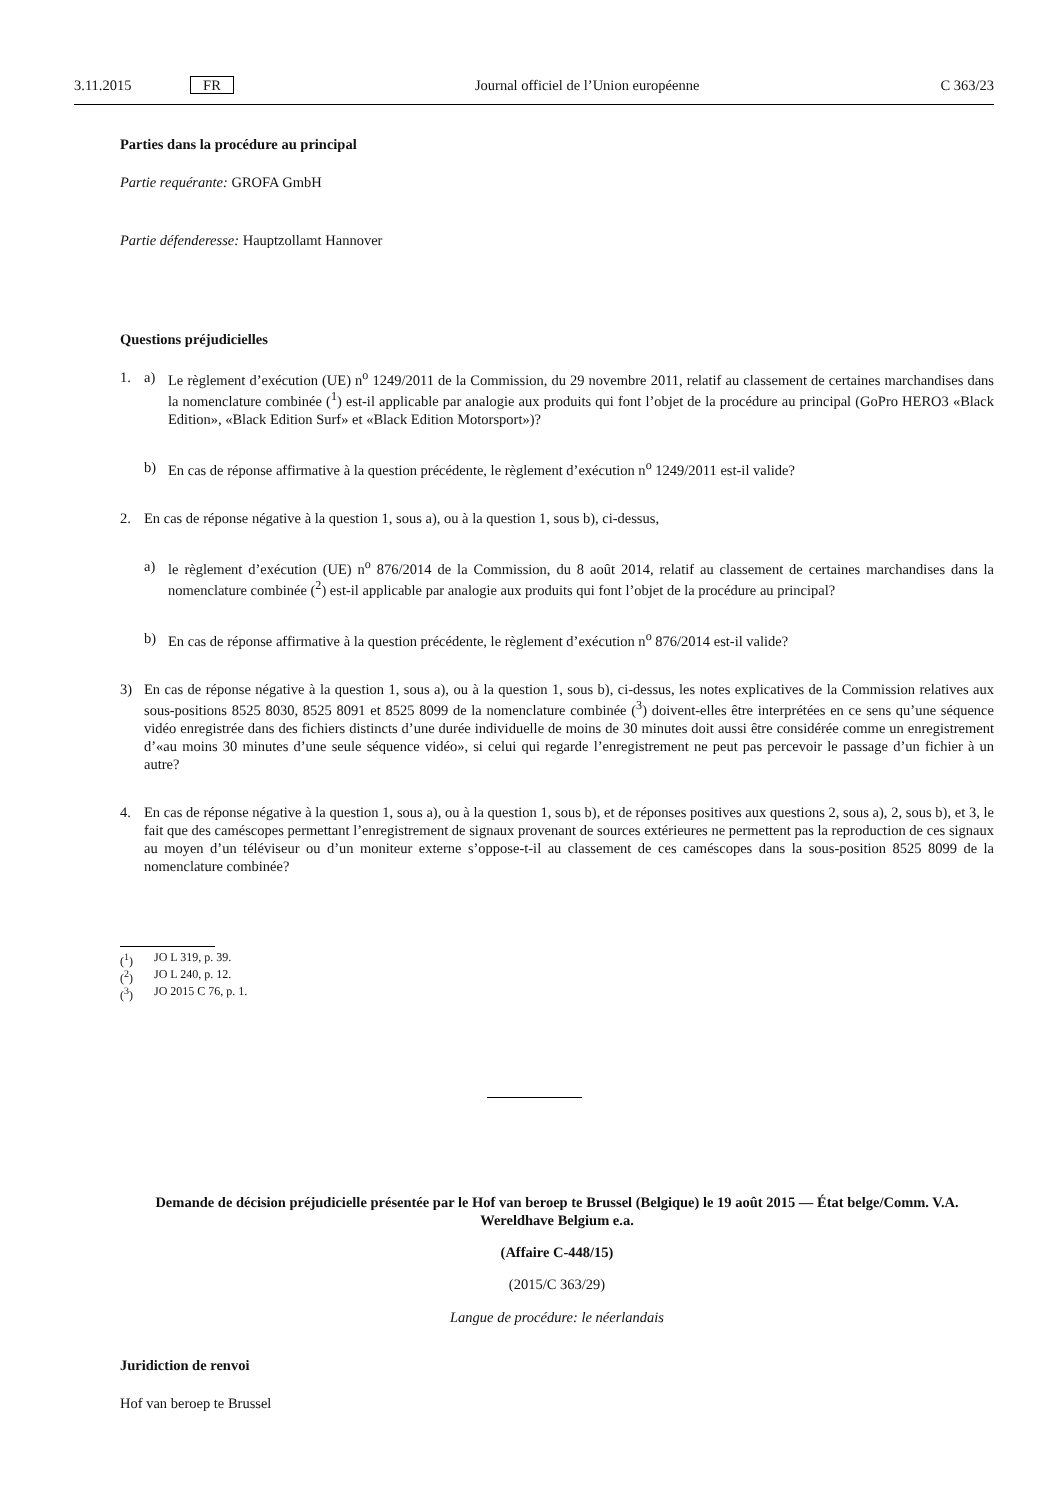3.11.2015 FR Journal officiel de l’Union européenne C 363/23
Parties dans la procédure au principal
Partie requérante: GROFA GmbH
Partie défenderesse: Hauptzollamt Hannover
Questions préjudicielles
1. a) Le règlement d’exécution (UE) n<sup>o</sup> 1249/2011 de la Commission, du 29 novembre 2011, relatif au classement de certaines marchandises dans la nomenclature combinée (<sup>1</sup>) est-il applicable par analogie aux produits qui font l’objet de la procédure au principal (GoPro HERO3 «Black Edition», «Black Edition Surf» et «Black Edition Motorsport»)?
b) En cas de réponse affirmative à la question précédente, le règlement d’exécution n<sup>o</sup> 1249/2011 est-il valide?
2. En cas de réponse négative à la question 1, sous a), ou à la question 1, sous b), ci-dessus,
a) le règlement d’exécution (UE) n<sup>o</sup> 876/2014 de la Commission, du 8 août 2014, relatif au classement de certaines marchandises dans la nomenclature combinée (<sup>2</sup>) est-il applicable par analogie aux produits qui font l’objet de la procédure au principal?
b) En cas de réponse affirmative à la question précédente, le règlement d’exécution n<sup>o</sup> 876/2014 est-il valide?
3) En cas de réponse négative à la question 1, sous a), ou à la question 1, sous b), ci-dessus, les notes explicatives de la Commission relatives aux sous-positions 8525 8030, 8525 8091 et 8525 8099 de la nomenclature combinée (<sup>3</sup>) doivent-elles être interprétées en ce sens qu’une séquence vidéo enregistrée dans des fichiers distincts d’une durée individuelle de moins de 30 minutes doit aussi être considérée comme un enregistrement d’«au moins 30 minutes d’une seule séquence vidéo», si celui qui regarde l’enregistrement ne peut pas percevoir le passage d’un fichier à un autre?
4. En cas de réponse négative à la question 1, sous a), ou à la question 1, sous b), et de réponses positives aux questions 2, sous a), 2, sous b), et 3, le fait que des caméscopes permettant l’enregistrement de signaux provenant de sources extérieures ne permettent pas la reproduction de ces signaux au moyen d’un téléviseur ou d’un moniteur externe s’oppose-t-il au classement de ces caméscopes dans la sous-position 8525 8099 de la nomenclature combinée?
(<sup>1</sup>) JO L 319, p. 39.
(<sup>2</sup>) JO L 240, p. 12.
(<sup>3</sup>) JO 2015 C 76, p. 1.
Demande de décision préjudicielle présentée par le Hof van beroep te Brussel (Belgique) le 19 août 2015 — État belge/Comm. V.A. Wereldhave Belgium e.a.
(Affaire C-448/15)
(2015/C 363/29)
Langue de procédure: le néerlandais
Juridiction de renvoi
Hof van beroep te Brussel